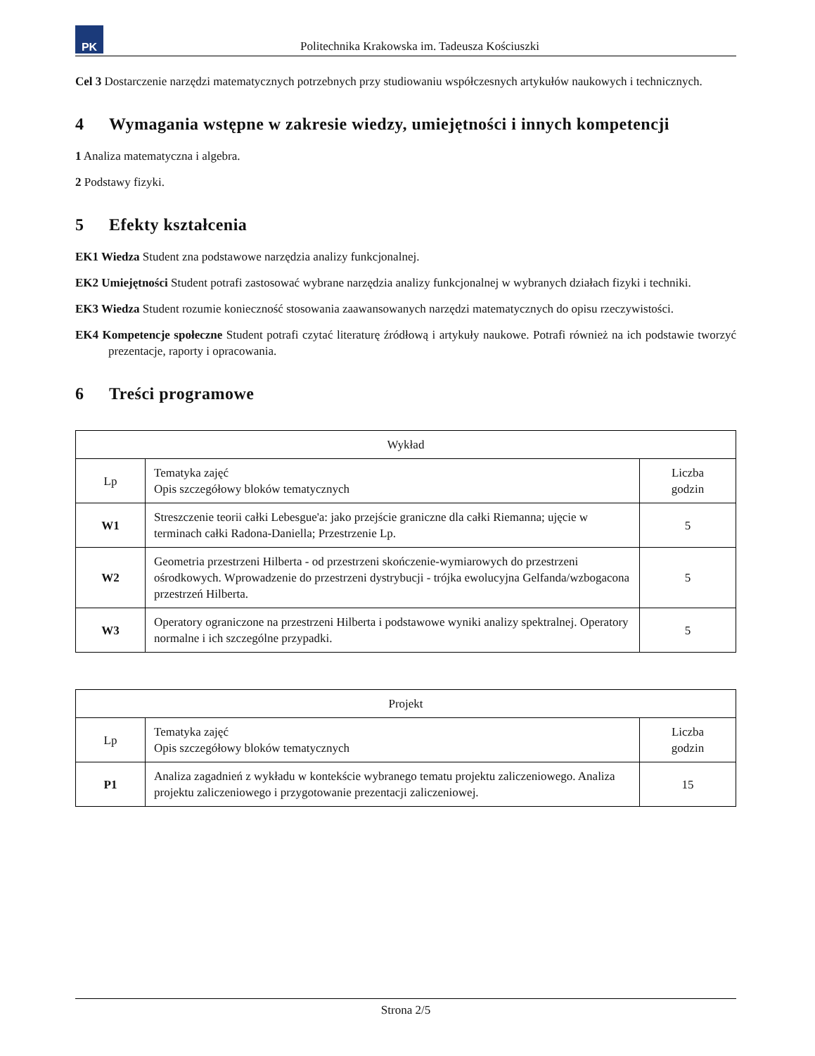PK
Politechnika Krakowska im. Tadeusza Kościuszki
Cel 3 Dostarczenie narzędzi matematycznych potrzebnych przy studiowaniu współczesnych artykułów naukowych i technicznych.
4 Wymagania wstępne w zakresie wiedzy, umiejętności i innych kompetencji
1 Analiza matematyczna i algebra.
2 Podstawy fizyki.
5 Efekty kształcenia
EK1 Wiedza Student zna podstawowe narzędzia analizy funkcjonalnej.
EK2 Umiejętności Student potrafi zastosować wybrane narzędzia analizy funkcjonalnej w wybranych działach fizyki i techniki.
EK3 Wiedza Student rozumie konieczność stosowania zaawansowanych narzędzi matematycznych do opisu rzeczywistości.
EK4 Kompetencje społeczne Student potrafi czytać literaturę źródłową i artykuły naukowe. Potrafi również na ich podstawie tworzyć prezentacje, raporty i opracowania.
6 Treści programowe
| Wykład | | |
| --- | --- | --- |
| Lp | Tematyka zajęć Opis szczegółowy bloków tematycznych | Liczba godzin |
| W1 | Streszczenie teorii całki Lebesgue'a: jako przejście graniczne dla całki Riemanna; ujęcie w terminach całki Radona-Daniella; Przestrzenie Lp. | 5 |
| W2 | Geometria przestrzeni Hilberta - od przestrzeni skończenie-wymiarowych do przestrzeni ośrodkowych. Wprowadzenie do przestrzeni dystrybucji - trójka ewolucyjna Gelfanda/wzbogacona przestrzeń Hilberta. | 5 |
| W3 | Operatory ograniczone na przestrzeni Hilberta i podstawowe wyniki analizy spektralnej. Operatory normalne i ich szczególne przypadki. | 5 |
| Projekt | | |
| --- | --- | --- |
| Lp | Tematyka zajęć Opis szczegółowy bloków tematycznych | Liczba godzin |
| P1 | Analiza zagadnień z wykładu w kontekście wybranego tematu projektu zaliczeniowego. Analiza projektu zaliczeniowego i przygotowanie prezentacji zaliczeniowej. | 15 |
Strona 2/5